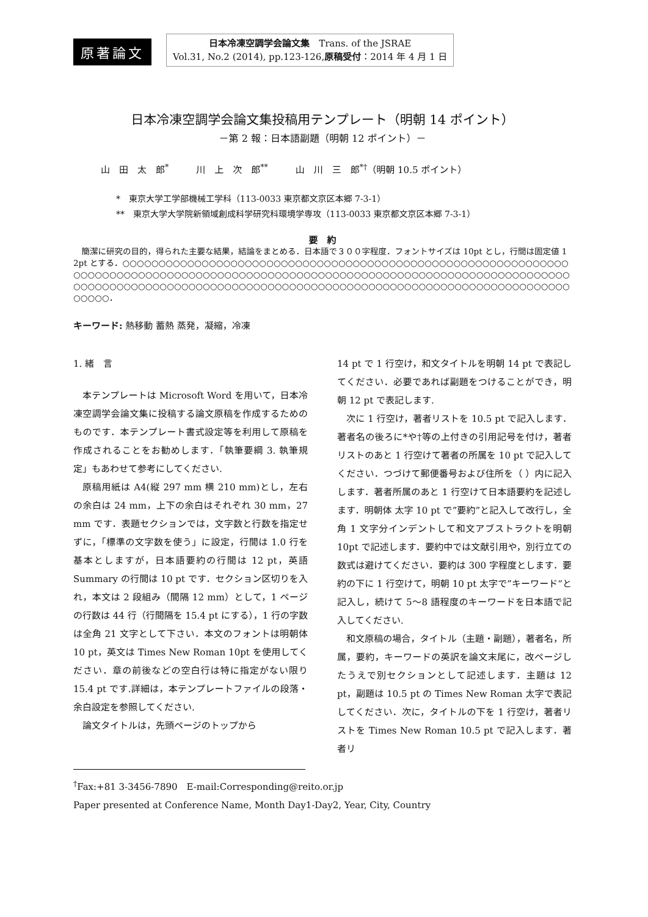原著論文
日本冷凍空調学会論文集　Trans. of the JSRAE
Vol.31, No.2 (2014), pp.123-126,原稿受付：2014 年 4 月 1 日
日本冷凍空調学会論文集投稿用テンプレート（明朝 14 ポイント）
－第 2 報：日本語副題（明朝 12 ポイント）－
山　田　太　郎<sup>*</sup>　　　川　上　次　郎<sup>**</sup>　　　山　川　三　郎<sup>*†</sup>（明朝 10.5 ポイント）
*　東京大学工学部機械工学科（113-0033 東京都文京区本郷 7-3-1）
**　東京大学大学院新領域創成科学研究科環境学専攻（113-0033 東京都文京区本郷 7-3-1）
要　約
簡潔に研究の目的，得られた主要な結果，結論をまとめる．日本語で３００字程度．フォントサイズは 10pt とし，行間は固定値 12pt とする．○○○○○○○○○○○○○○○○○○○○○○○○○○○○○○○○○○○○○○○○○○○○○○○○○○○○○○○○○○○○○○○○○○○○○○○○○○○○○○○○○○○○○○○○○○○○○○○○○○○○○○○○○○○○○○○○○○○○○○○○○○○○○○○○○○○○○○○○○○○○○○○○○○○○○○○○○○○○○○○○○○○○○○○○○○○○○○○○○○○○○○○○○○○○○○○○○○○○○○○○○○○○○．
キーワード: 熱移動 蓄熱 蒸発，凝縮，冷凍
1. 緒　言
本テンプレートは Microsoft Word を用いて，日本冷凍空調学会論文集に投稿する論文原稿を作成するためのものです．本テンプレート書式設定等を利用して原稿を作成されることをお勧めします．「執筆要綱 3. 執筆規定」もあわせて参考にしてください.
原稿用紙は A4(縦 297 mm 横 210 mm)とし，左右の余白は 24 mm，上下の余白はそれぞれ 30 mm，27 mm です．表題セクションでは，文字数と行数を指定せずに，「標準の文字数を使う」に設定，行間は 1.0 行を基本としますが，日本語要約の行間は 12 pt，英語 Summary の行間は 10 pt です．セクション区切りを入れ，本文は 2 段組み（間隔 12 mm）として，1 ページの行数は 44 行（行間隔を 15.4 pt にする），1 行の字数は全角 21 文字として下さい．本文のフォントは明朝体 10 pt，英文は Times New Roman 10pt を使用してください．章の前後などの空白行は特に指定がない限り 15.4 pt です.詳細は，本テンプレートファイルの段落・余白設定を参照してください.
論文タイトルは，先頭ページのトップから
14 pt で 1 行空け，和文タイトルを明朝 14 pt で表記してください．必要であれば副題をつけることができ，明朝 12 pt で表記します.
次に 1 行空け，著者リストを 10.5 pt で記入します．著者名の後ろに*や†等の上付きの引用記号を付け，著者リストのあと 1 行空けて著者の所属を 10 pt で記入してください．つづけて郵便番号および住所を（ ）内に記入します．著者所属のあと 1 行空けて日本語要約を記述します．明朝体 太字 10 pt で”要約”と記入して改行し，全角 1 文字分インデントして和文アブストラクトを明朝 10pt で記述します．要約中では文献引用や，別行立ての数式は避けてください．要約は 300 字程度とします．要約の下に 1 行空けて，明朝 10 pt 太字で”キーワード“と記入し，続けて 5〜8 語程度のキーワードを日本語で記入してください.
和文原稿の場合，タイトル（主題・副題），著者名，所属，要約，キーワードの英訳を論文末尾に，改ページしたうえで別セクションとして記述します．主題は 12 pt，副題は 10.5 pt の Times New Roman 太字で表記してください．次に，タイトルの下を 1 行空け，著者リストを Times New Roman 10.5 pt で記入します．著者リ
<sup>†</sup> Fax:+81 3-3456-7890　E-mail:Corresponding@reito.or.jp
Paper presented at Conference Name, Month Day1-Day2, Year, City, Country